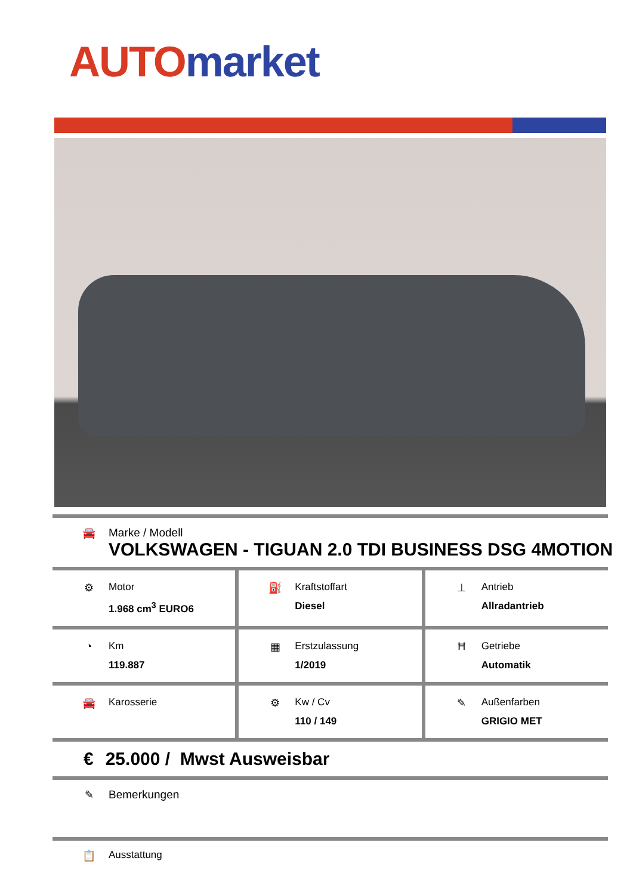AUTO market
🚘 Marke / Modell
VOLKSWAGEN - TIGUAN 2.0 TDI BUSINESS DSG 4MOTION
⚙ Motor
1.968 cm<sup>3</sup> EURO6
⛽ Kraftstoffart
Diesel
⊥ Antrieb
Allradantrieb
◔ Km
119.887
▦ Erstzulassung
1/2019
Ħ Getriebe
Automatik
🚘 Karosserie ⚙ Kw / Cv
110 / 149
✎ Außenfarben
GRIGIO MET
€ 25.000 / Mwst Ausweisbar
✎ Bemerkungen
📋 Ausstattung